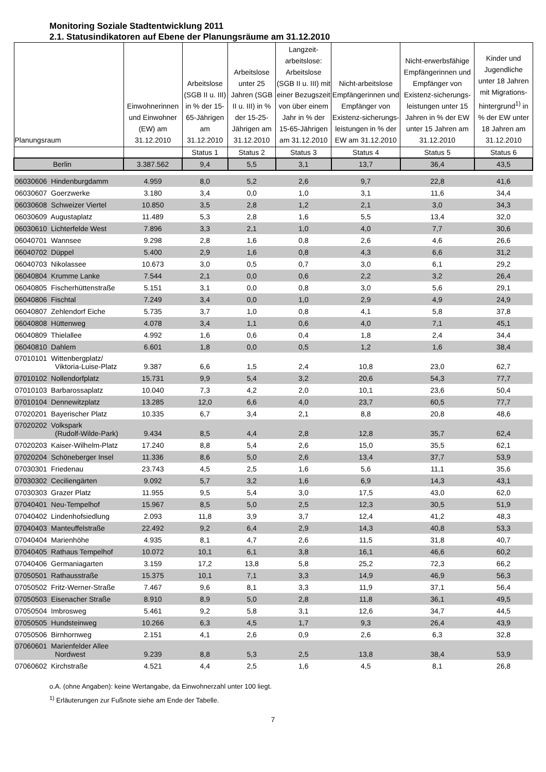Monitoring Soziale Stadtentwicklung 2011
2.1. Statusindikatoren auf Ebene der Planungsräume am 31.12.2010
| Planungsraum | Einwohnerinnen und Einwohner (EW) am 31.12.2010 | Arbeitslose (SGB II u. III) in % der 15-65-Jährigen am 31.12.2010 | Arbeitslose unter 25 Jahren (SGB II u. III) in % der 15-25-Jährigen am 31.12.2010 | Langzeit-arbeitslose: Arbeitslose (SGB II u. III) mit einer Bezugszeit von über einem Jahr in % der 15-65-Jährigen am 31.12.2010 | Nicht-arbeitslose Empfängerinnen und Empfänger von Existenz-sicherungs-leistungen in % der EW am 31.12.2010 | Nicht-erwerbsfähige Empfängerinnen und Empfänger von Existenz-sicherungs-leistungen unter 15 Jahren in % der EW unter 15 Jahren am 31.12.2010 | Kinder und Jugendliche unter 18 Jahren mit Migrations-hintergrund<sup>1)</sup> in % der EW unter 18 Jahren am 31.12.2010 |
| --- | --- | --- | --- | --- | --- | --- | --- |
| | | Status 1 | Status 2 | Status 3 | Status 4 | Status 5 | Status 6 |
| Berlin | 3.387.562 | 9,4 | 5,5 | 3,1 | 13,7 | 36,4 | 43,5 |
| 06030606 Hindenburgdamm | 4.959 | 8,0 | 5,2 | 2,6 | 9,7 | 22,8 | 41,6 |
| 06030607 Goerzwerke | 3.180 | 3,4 | 0,0 | 1,0 | 3,1 | 11,6 | 34,4 |
| 06030608 Schweizer Viertel | 10.850 | 3,5 | 2,8 | 1,2 | 2,1 | 3,0 | 34,3 |
| 06030609 Augustaplatz | 11.489 | 5,3 | 2,8 | 1,6 | 5,5 | 13,4 | 32,0 |
| 06030610 Lichterfelde West | 7.896 | 3,3 | 2,1 | 1,0 | 4,0 | 7,7 | 30,6 |
| 06040701 Wannsee | 9.298 | 2,8 | 1,6 | 0,8 | 2,6 | 4,6 | 26,6 |
| 06040702 Düppel | 5.400 | 2,9 | 1,6 | 0,8 | 4,3 | 6,6 | 31,2 |
| 06040703 Nikolassee | 10.673 | 3,0 | 0,5 | 0,7 | 3,0 | 6,1 | 29,2 |
| 06040804 Krumme Lanke | 7.544 | 2,1 | 0,0 | 0,6 | 2,2 | 3,2 | 26,4 |
| 06040805 Fischerhüttenstraße | 5.151 | 3,1 | 0,0 | 0,8 | 3,0 | 5,6 | 29,1 |
| 06040806 Fischtal | 7.249 | 3,4 | 0,0 | 1,0 | 2,9 | 4,9 | 24,9 |
| 06040807 Zehlendorf Eiche | 5.735 | 3,7 | 1,0 | 0,8 | 4,1 | 5,8 | 37,8 |
| 06040808 Hüttenweg | 4.078 | 3,4 | 1,1 | 0,6 | 4,0 | 7,1 | 45,1 |
| 06040809 Thielallee | 4.992 | 1,6 | 0,6 | 0,4 | 1,8 | 2,4 | 34,4 |
| 06040810 Dahlem | 6.601 | 1,8 | 0,0 | 0,5 | 1,2 | 1,6 | 38,4 |
| 07010101 Wittenbergplatz/ Viktoria-Luise-Platz | 9.387 | 6,6 | 1,5 | 2,4 | 10,8 | 23,0 | 62,7 |
| 07010102 Nollendorfplatz | 15.731 | 9,9 | 5,4 | 3,2 | 20,6 | 54,3 | 77,7 |
| 07010103 Barbarossaplatz | 10.040 | 7,3 | 4,2 | 2,0 | 10,1 | 23,6 | 50,4 |
| 07010104 Dennewitzplatz | 13.285 | 12,0 | 6,6 | 4,0 | 23,7 | 60,5 | 77,7 |
| 07020201 Bayerischer Platz | 10.335 | 6,7 | 3,4 | 2,1 | 8,8 | 20,8 | 48,6 |
| 07020202 Volkspark (Rudolf-Wilde-Park) | 9.434 | 8,5 | 4,4 | 2,8 | 12,8 | 35,7 | 62,4 |
| 07020203 Kaiser-Wilhelm-Platz | 17.240 | 8,8 | 5,4 | 2,6 | 15,0 | 35,5 | 62,1 |
| 07020204 Schöneberger Insel | 11.336 | 8,6 | 5,0 | 2,6 | 13,4 | 37,7 | 53,9 |
| 07030301 Friedenau | 23.743 | 4,5 | 2,5 | 1,6 | 5,6 | 11,1 | 35,6 |
| 07030302 Ceciliengärten | 9.092 | 5,7 | 3,2 | 1,6 | 6,9 | 14,3 | 43,1 |
| 07030303 Grazer Platz | 11.955 | 9,5 | 5,4 | 3,0 | 17,5 | 43,0 | 62,0 |
| 07040401 Neu-Tempelhof | 15.967 | 8,5 | 5,0 | 2,5 | 12,3 | 30,5 | 51,9 |
| 07040402 Lindenhofsiedlung | 2.093 | 11,8 | 3,9 | 3,7 | 12,4 | 41,2 | 48,3 |
| 07040403 Manteuffelstraße | 22.492 | 9,2 | 6,4 | 2,9 | 14,3 | 40,8 | 53,3 |
| 07040404 Marienhöhe | 4.935 | 8,1 | 4,7 | 2,6 | 11,5 | 31,8 | 40,7 |
| 07040405 Rathaus Tempelhof | 10.072 | 10,1 | 6,1 | 3,8 | 16,1 | 46,6 | 60,2 |
| 07040406 Germaniagarten | 3.159 | 17,2 | 13,8 | 5,8 | 25,2 | 72,3 | 66,2 |
| 07050501 Rathausstraße | 15.375 | 10,1 | 7,1 | 3,3 | 14,9 | 46,9 | 56,3 |
| 07050502 Fritz-Werner-Straße | 7.467 | 9,6 | 8,1 | 3,3 | 11,9 | 37,1 | 56,4 |
| 07050503 Eisenacher Straße | 8.910 | 8,9 | 5,0 | 2,8 | 11,8 | 36,1 | 49,5 |
| 07050504 Imbrosweg | 5.461 | 9,2 | 5,8 | 3,1 | 12,6 | 34,7 | 44,5 |
| 07050505 Hundsteinweg | 10.266 | 6,3 | 4,5 | 1,7 | 9,3 | 26,4 | 43,9 |
| 07050506 Birnhornweg | 2.151 | 4,1 | 2,6 | 0,9 | 2,6 | 6,3 | 32,8 |
| 07060601 Marienfelder Allee Nordwest | 9.239 | 8,8 | 5,3 | 2,5 | 13,8 | 38,4 | 53,9 |
| 07060602 Kirchstraße | 4.521 | 4,4 | 2,5 | 1,6 | 4,5 | 8,1 | 26,8 |
o.A. (ohne Angaben): keine Wertangabe, da Einwohnerzahl unter 100 liegt.
<sup>1)</sup> Erläuterungen zur Fußnote siehe am Ende der Tabelle.
7